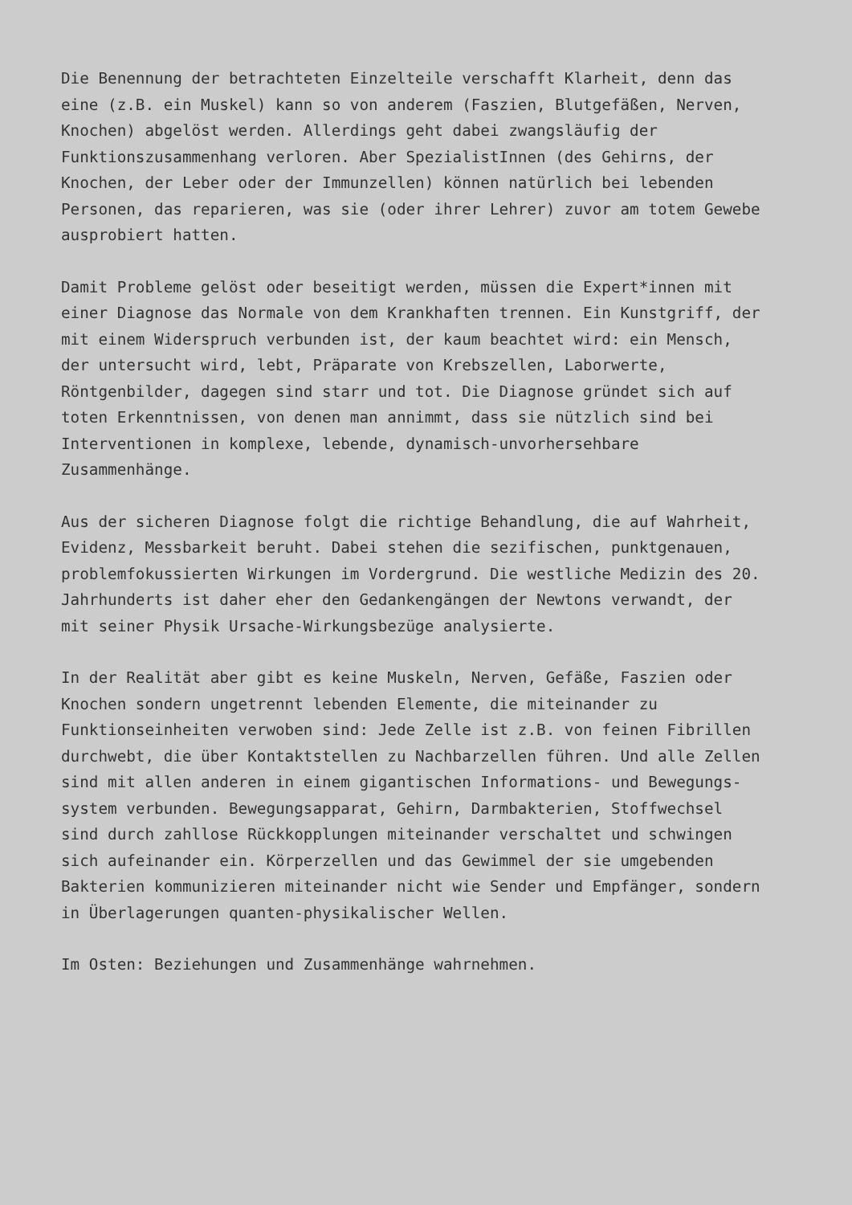Die Benennung der betrachteten Einzelteile verschafft Klarheit, denn das eine (z.B. ein Muskel) kann so von anderem (Faszien, Blutgefäßen, Nerven, Knochen) abgelöst werden. Allerdings geht dabei zwangsläufig der Funktionszusammenhang verloren. Aber SpezialistInnen (des Gehirns, der Knochen, der Leber oder der Immunzellen) können natürlich bei lebenden Personen, das reparieren, was sie (oder ihrer Lehrer) zuvor am totem Gewebe ausprobiert hatten.
Damit Probleme gelöst oder beseitigt werden, müssen die Expert*innen mit einer Diagnose das Normale von dem Krankhaften trennen. Ein Kunstgriff, der mit einem Widerspruch verbunden ist, der kaum beachtet wird: ein Mensch, der untersucht wird, lebt, Präparate von Krebszellen, Laborwerte, Röntgenbilder, dagegen sind starr und tot. Die Diagnose gründet sich auf toten Erkenntnissen, von denen man annimmt, dass sie nützlich sind bei Interventionen in komplexe, lebende, dynamisch-unvorhersehbare Zusammenhänge.
Aus der sicheren Diagnose folgt die richtige Behandlung, die auf Wahrheit, Evidenz, Messbarkeit beruht. Dabei stehen die sezifischen, punktgenauen, problemfokussierten Wirkungen im Vordergrund. Die westliche Medizin des 20. Jahrhunderts ist daher eher den Gedankengängen der Newtons verwandt, der mit seiner Physik Ursache-Wirkungsbezüge analysierte.
In der Realität aber gibt es keine Muskeln, Nerven, Gefäße, Faszien oder Knochen sondern ungetrennt lebenden Elemente, die miteinander zu Funktionseinheiten verwoben sind: Jede Zelle ist z.B. von feinen Fibrillen durchwebt, die über Kontaktstellen zu Nachbarzellen führen. Und alle Zellen sind mit allen anderen in einem gigantischen Informations- und Bewegungs- system verbunden. Bewegungsapparat, Gehirn, Darmbakterien, Stoffwechsel sind durch zahllose Rückkopplungen miteinander verschaltet und schwingen sich aufeinander ein. Körperzellen und das Gewimmel der sie umgebenden Bakterien kommunizieren miteinander nicht wie Sender und Empfänger, sondern in Überlagerungen quanten-physikalischer Wellen.
Im Osten: Beziehungen und Zusammenhänge wahrnehmen.